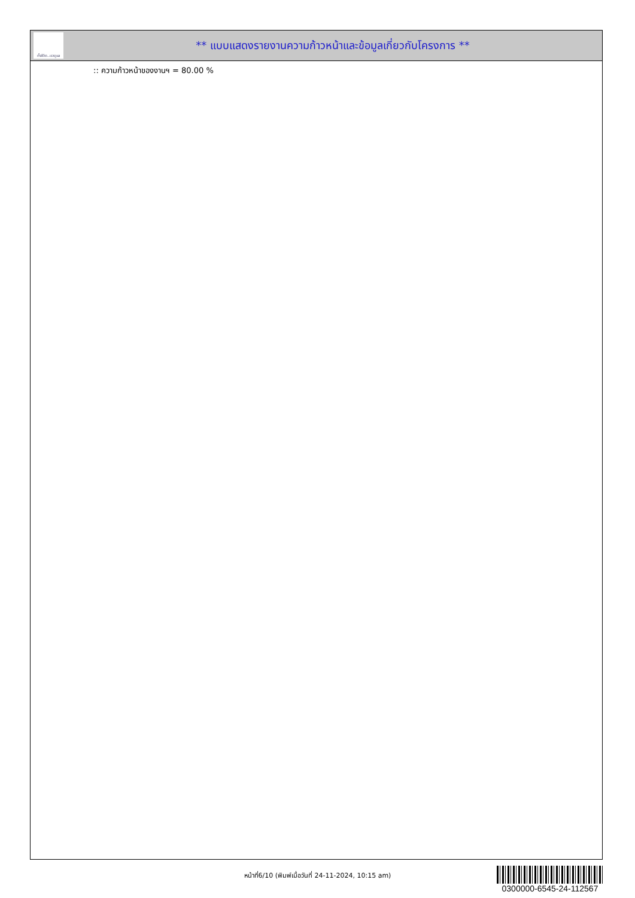ทั้งชีวิต..เราดูแล
** แบบแสดงรายงานความก้าวหน้าและข้อมูลเกี่ยวกับโครงการ **
:: ความก้าวหน้าของงานฯ = 80.00 %
หน้าที่6/10 (พิมพ์เมื่อวันที่ 24-11-2024, 10:15 am)
0300000-6545-24-112567